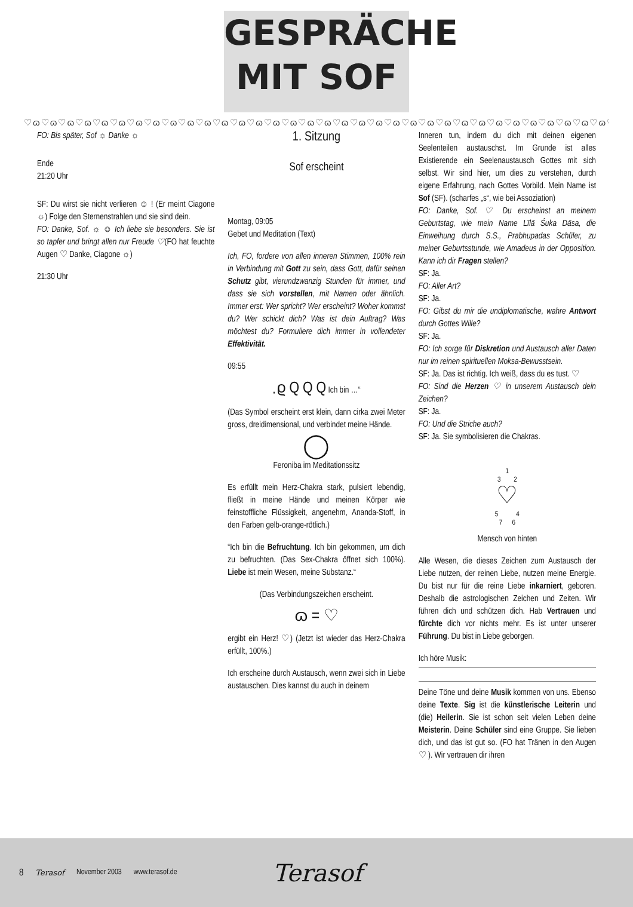GESPRÄCHE
MIT SOF
♡ɷ♡ɷ♡ɷ♡ɷ♡ɷ♡ɷ♡ɷ♡ɷ♡ɷ♡ɷ♡ɷ♡ɷ♡ɷ♡ɷ♡ɷ♡ɷ♡ɷ♡ɷ♡ɷ♡ɷ♡ɷ♡ɷ♡ɷ♡ɷ♡ɷ♡ɷ♡ɷ♡ɷ♡ɷ♡ɷ♡ɷ♡ɷ♡ɷ♡ɷ♡ɷ♡ɷ
FO: Bis später, Sof ☼ Danke ☼
Ende
21:20 Uhr
SF: Du wirst sie nicht verlieren ☺ ! (Er meint Ciagone ☼) Folge den Sternenstrahlen und sie sind dein.
FO: Danke, Sof. ☼ ☺ Ich liebe sie besonders. Sie ist so tapfer und bringt allen nur Freude ♡(FO hat feuchte Augen ♡ Danke, Ciagone ☼)
21:30 Uhr
1. Sitzung
Sof erscheint
Montag, 09:05
Gebet und Meditation (Text)
Ich, FO, fordere von allen inneren Stimmen, 100% rein in Verbindung mit Gott zu sein, dass Gott, dafür seinen Schutz gibt, vierundzwanzig Stunden für immer, und dass sie sich vorstellen, mit Namen oder ähnlich. Immer erst: Wer spricht? Wer erscheint? Woher kommst du? Wer schickt dich? Was ist dein Auftrag? Was möchtest du? Formuliere dich immer in vollendeter Effektivität.
09:55
„ ϱ Q Q Q Ich bin …“
(Das Symbol erscheint erst klein, dann cirka zwei Meter gross, dreidimensional, und verbindet meine Hände.
◯
Feroniba im Meditationssitz
Es erfüllt mein Herz-Chakra stark, pulsiert lebendig, fließt in meine Hände und meinen Körper wie feinstoffliche Flüssigkeit, angenehm, Ananda-Stoff, in den Farben gelb-orange-rötlich.)
“Ich bin die Befruchtung. Ich bin gekommen, um dich zu befruchten. (Das Sex-Chakra öffnet sich 100%). Liebe ist mein Wesen, meine Substanz.“
(Das Verbindungszeichen erscheint.
ɷ = ♡
ergibt ein Herz! ♡) (Jetzt ist wieder das Herz-Chakra erfüllt, 100%.)
Ich erscheine durch Austausch, wenn zwei sich in Liebe austauschen. Dies kannst du auch in deinem
Inneren tun, indem du dich mit deinen eigenen Seelenteilen austauschst. Im Grunde ist alles Existierende ein Seelenaustausch Gottes mit sich selbst. Wir sind hier, um dies zu verstehen, durch eigene Erfahrung, nach Gottes Vorbild. Mein Name ist Sof (SF). (scharfes „s“, wie bei Assoziation)
FO: Danke, Sof. ♡ Du erscheinst an meinem Geburtstag, wie mein Name Līlā Śuka Dāsa, die Einweihung durch S.S., Prabhupadas Schüler, zu meiner Geburtsstunde, wie Amadeus in der Opposition. Kann ich dir Fragen stellen?
SF: Ja.
FO: Aller Art?
SF: Ja.
FO: Gibst du mir die undiplomatische, wahre Antwort durch Gottes Wille?
SF: Ja.
FO: Ich sorge für Diskretion und Austausch aller Daten nur im reinen spirituellen Moksa-Bewusstsein.
SF: Ja. Das ist richtig. Ich weiß, dass du es tust. ♡
FO: Sind die Herzen ♡ in unserem Austausch dein Zeichen?
SF: Ja.
FO: Und die Striche auch?
SF: Ja. Sie symbolisieren die Chakras.
1
3 2
♡
5 4
7 6
Mensch von hinten
Alle Wesen, die dieses Zeichen zum Austausch der Liebe nutzen, der reinen Liebe, nutzen meine Energie. Du bist nur für die reine Liebe inkarniert, geboren. Deshalb die astrologischen Zeichen und Zeiten. Wir führen dich und schützen dich. Hab Vertrauen und fürchte dich vor nichts mehr. Es ist unter unserer Führung. Du bist in Liebe geborgen.
Ich höre Musik:
Deine Töne und deine Musik kommen von uns. Ebenso deine Texte. Sig ist die künstlerische Leiterin und (die) Heilerin. Sie ist schon seit vielen Leben deine Meisterin. Deine Schüler sind eine Gruppe. Sie lieben dich, und das ist gut so. (FO hat Tränen in den Augen ♡ ). Wir vertrauen dir ihren
8 Terasof November 2003 www.terasof.de Terasof